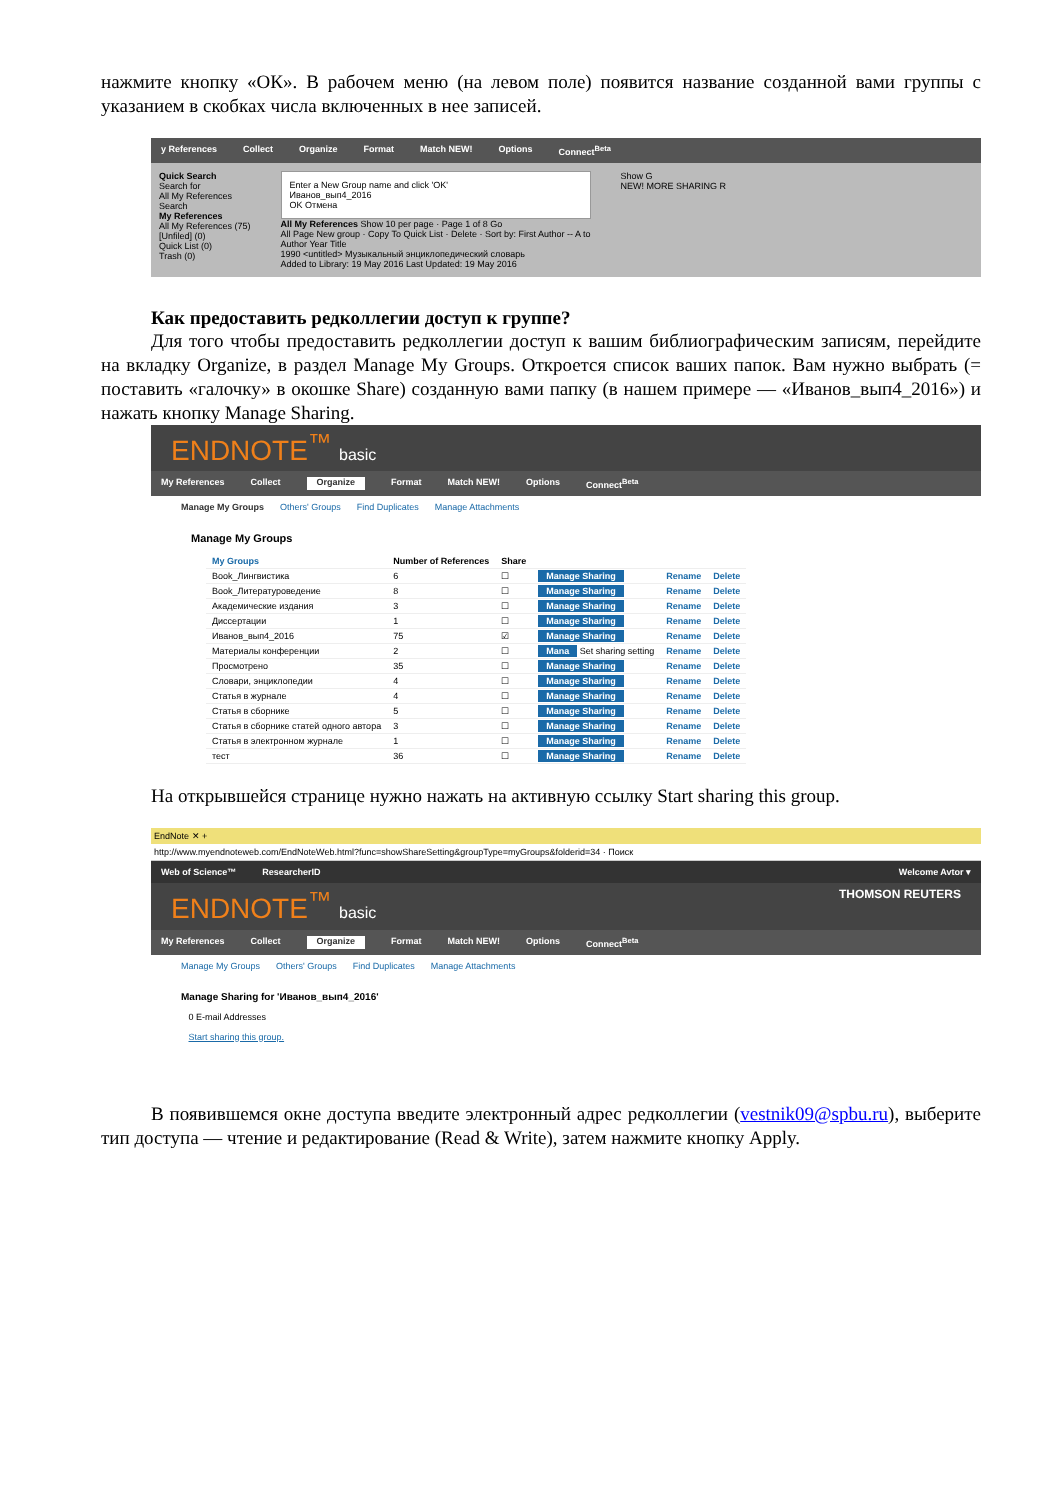нажмите кнопку «ОК». В рабочем меню (на левом поле) появится название созданной вами группы с указанием в скобках числа включенных в нее записей.
y References Collect Organize Format Match NEW! Options Connect<sup>Beta</sup>
Quick Search
Search for
All My References
Search
My References
All My References (75)
[Unfiled] (0)
Quick List (0)
Trash (0)
Enter a New Group name and click 'OK'
Иванов_вып4_2016
OK Отмена
All My References Show 10 per page · Page 1 of 8 Go
All Page New group · Copy To Quick List · Delete · Sort by: First Author -- A to
Author Year Title
1990 <untitled> Музыкальный энциклопедический словарь
Added to Library: 19 May 2016 Last Updated: 19 May 2016
Show G
NEW! MORE SHARING R
Как предоставить редколлегии доступ к группе?
Для того чтобы предоставить редколлегии доступ к вашим библиографическим записям, перейдите на вкладку Organize, в раздел Manage My Groups. Откроется список ваших папок. Вам нужно выбрать (= поставить «галочку» в окошке Share) созданную вами папку (в нашем примере — «Иванов_вып4_2016») и нажать кнопку Manage Sharing.
ENDNOTE<sup>™</sup> basic
My References Collect Organize Format Match NEW! Options Connect<sup>Beta</sup>
Manage My Groups Others' Groups Find Duplicates Manage Attachments
Manage My Groups
| My Groups | Number of References | Share | | | |
| --- | --- | --- | --- | --- | --- |
| Book_Лингвистика | 6 | ☐ | Manage Sharing | Rename | Delete |
| Book_Литературоведение | 8 | ☐ | Manage Sharing | Rename | Delete |
| Академические издания | 3 | ☐ | Manage Sharing | Rename | Delete |
| Диссертации | 1 | ☐ | Manage Sharing | Rename | Delete |
| Иванов_вып4_2016 | 75 | ☑ | Manage Sharing | Rename | Delete |
| Материалы конференции | 2 | ☐ | Mana Set sharing setting | Rename | Delete |
| Просмотрено | 35 | ☐ | Manage Sharing | Rename | Delete |
| Словари, энциклопедии | 4 | ☐ | Manage Sharing | Rename | Delete |
| Статья в журнале | 4 | ☐ | Manage Sharing | Rename | Delete |
| Статья в сборнике | 5 | ☐ | Manage Sharing | Rename | Delete |
| Статья в сборнике статей одного автора | 3 | ☐ | Manage Sharing | Rename | Delete |
| Статья в электронном журнале | 1 | ☐ | Manage Sharing | Rename | Delete |
| тест | 36 | ☐ | Manage Sharing | Rename | Delete |
На открывшейся странице нужно нажать на активную ссылку Start sharing this group.
EndNote ✕ +
http://www.myendnoteweb.com/EndNoteWeb.html?func=showShareSetting&groupType=myGroups&folderid=34 · Поиск
Web of Science™ ResearcherID Welcome Avtor ▾
ENDNOTE<sup>™</sup> basic THOMSON REUTERS
My References Collect Organize Format Match NEW! Options Connect<sup>Beta</sup>
Manage My Groups Others' Groups Find Duplicates Manage Attachments
Manage Sharing for 'Иванов_вып4_2016'
0 E-mail Addresses
Start sharing this group.
В появившемся окне доступа введите электронный адрес редколлегии (vestnik09@spbu.ru), выберите тип доступа — чтение и редактирование (Read & Write), затем нажмите кнопку Apply.